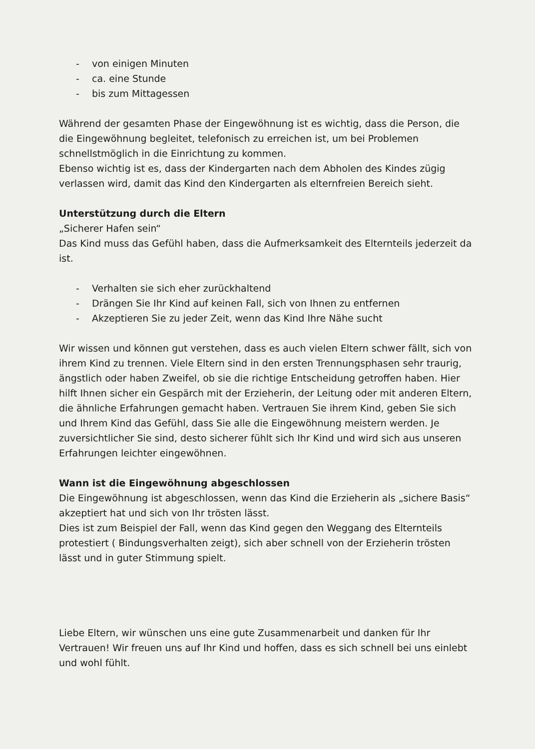- von einigen Minuten
- ca. eine Stunde
- bis zum Mittagessen
Während der gesamten Phase der Eingewöhnung ist es wichtig, dass die Person, die die Eingewöhnung begleitet, telefonisch zu erreichen ist, um bei Problemen schnellstmöglich in die Einrichtung zu kommen.
Ebenso wichtig ist es, dass der Kindergarten nach dem Abholen des Kindes zügig verlassen wird, damit das Kind den Kindergarten als elternfreien Bereich sieht.
Unterstützung durch die Eltern
„Sicherer Hafen sein“
Das Kind muss das Gefühl haben, dass die Aufmerksamkeit des Elternteils jederzeit da ist.
- Verhalten sie sich eher zurückhaltend
- Drängen Sie Ihr Kind auf keinen Fall, sich von Ihnen zu entfernen
- Akzeptieren Sie zu jeder Zeit, wenn das Kind Ihre Nähe sucht
Wir wissen und können gut verstehen, dass es auch vielen Eltern schwer fällt, sich von ihrem Kind zu trennen. Viele Eltern sind in den ersten Trennungsphasen sehr traurig, ängstlich oder haben Zweifel, ob sie die richtige Entscheidung getroffen haben. Hier hilft Ihnen sicher ein Gespärch mit der Erzieherin, der Leitung oder mit anderen Eltern, die ähnliche Erfahrungen gemacht haben. Vertrauen Sie ihrem Kind, geben Sie sich und Ihrem Kind das Gefühl, dass Sie alle die Eingewöhnung meistern werden. Je zuversichtlicher Sie sind, desto sicherer fühlt sich Ihr Kind und wird sich aus unseren Erfahrungen leichter eingewöhnen.
Wann ist die Eingewöhnung abgeschlossen
Die Eingewöhnung ist abgeschlossen, wenn das Kind die Erzieherin als „sichere Basis“ akzeptiert hat und sich von Ihr trösten lässt.
Dies ist zum Beispiel der Fall, wenn das Kind gegen den Weggang des Elternteils protestiert ( Bindungsverhalten zeigt), sich aber schnell von der Erzieherin trösten lässt und in guter Stimmung spielt.
Liebe Eltern, wir wünschen uns eine gute Zusammenarbeit und danken für Ihr Vertrauen! Wir freuen uns auf Ihr Kind und hoffen, dass es sich schnell bei uns einlebt und wohl fühlt.